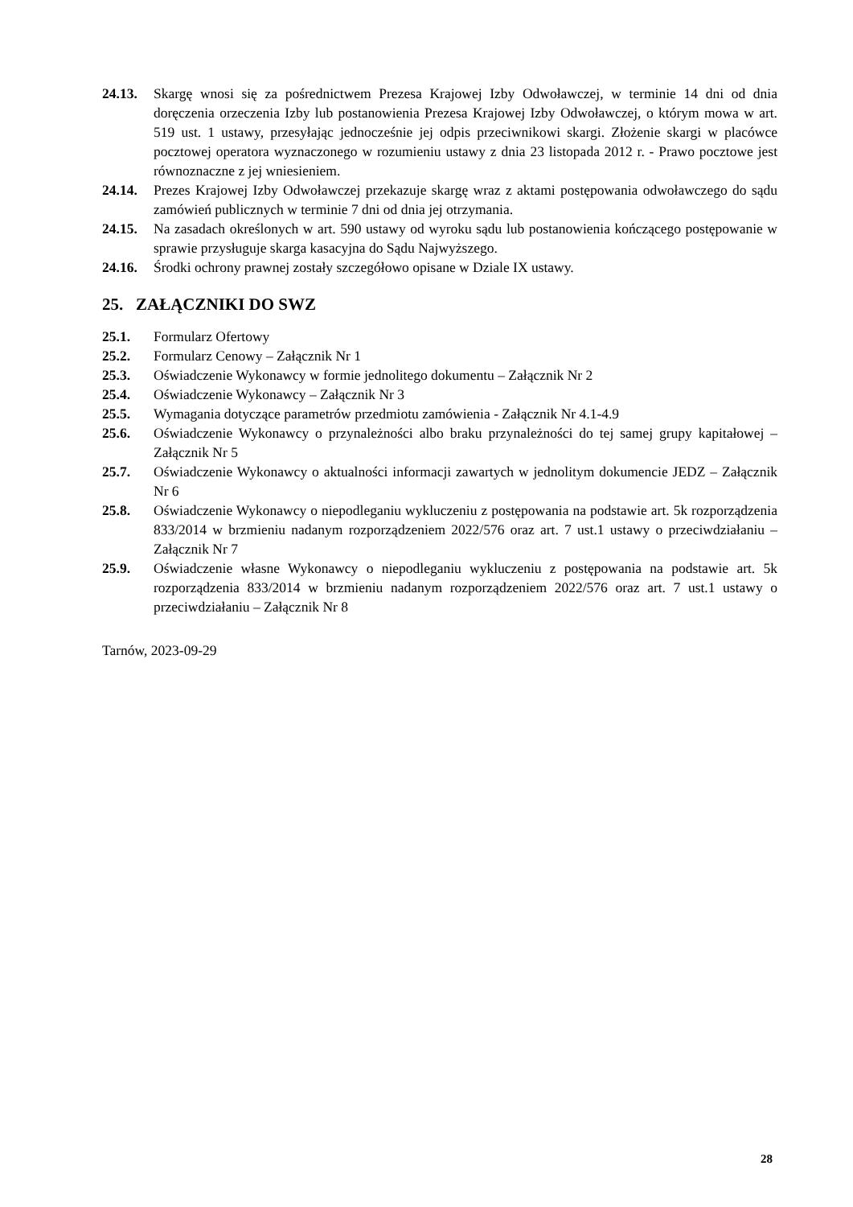24.13. Skargę wnosi się za pośrednictwem Prezesa Krajowej Izby Odwoławczej, w terminie 14 dni od dnia doręczenia orzeczenia Izby lub postanowienia Prezesa Krajowej Izby Odwoławczej, o którym mowa w art. 519 ust. 1 ustawy, przesyłając jednocześnie jej odpis przeciwnikowi skargi. Złożenie skargi w placówce pocztowej operatora wyznaczonego w rozumieniu ustawy z dnia 23 listopada 2012 r. - Prawo pocztowe jest równoznaczne z jej wniesieniem.
24.14. Prezes Krajowej Izby Odwoławczej przekazuje skargę wraz z aktami postępowania odwoławczego do sądu zamówień publicznych w terminie 7 dni od dnia jej otrzymania.
24.15. Na zasadach określonych w art. 590 ustawy od wyroku sądu lub postanowienia kończącego postępowanie w sprawie przysługuje skarga kasacyjna do Sądu Najwyższego.
24.16. Środki ochrony prawnej zostały szczegółowo opisane w Dziale IX ustawy.
25. ZAŁĄCZNIKI DO SWZ
25.1. Formularz Ofertowy
25.2. Formularz Cenowy – Załącznik Nr 1
25.3. Oświadczenie Wykonawcy w formie jednolitego dokumentu – Załącznik Nr 2
25.4. Oświadczenie Wykonawcy – Załącznik Nr 3
25.5. Wymagania dotyczące parametrów przedmiotu zamówienia - Załącznik Nr 4.1-4.9
25.6. Oświadczenie Wykonawcy o przynależności albo braku przynależności do tej samej grupy kapitałowej – Załącznik Nr 5
25.7. Oświadczenie Wykonawcy o aktualności informacji zawartych w jednolitym dokumencie JEDZ – Załącznik Nr 6
25.8. Oświadczenie Wykonawcy o niepodleganiu wykluczeniu z postępowania na podstawie art. 5k rozporządzenia 833/2014 w brzmieniu nadanym rozporządzeniem 2022/576 oraz art. 7 ust.1 ustawy o przeciwdziałaniu – Załącznik Nr 7
25.9. Oświadczenie własne Wykonawcy o niepodleganiu wykluczeniu z postępowania na podstawie art. 5k rozporządzenia 833/2014 w brzmieniu nadanym rozporządzeniem 2022/576 oraz art. 7 ust.1 ustawy o przeciwdziałaniu – Załącznik Nr 8
Tarnów, 2023-09-29
28